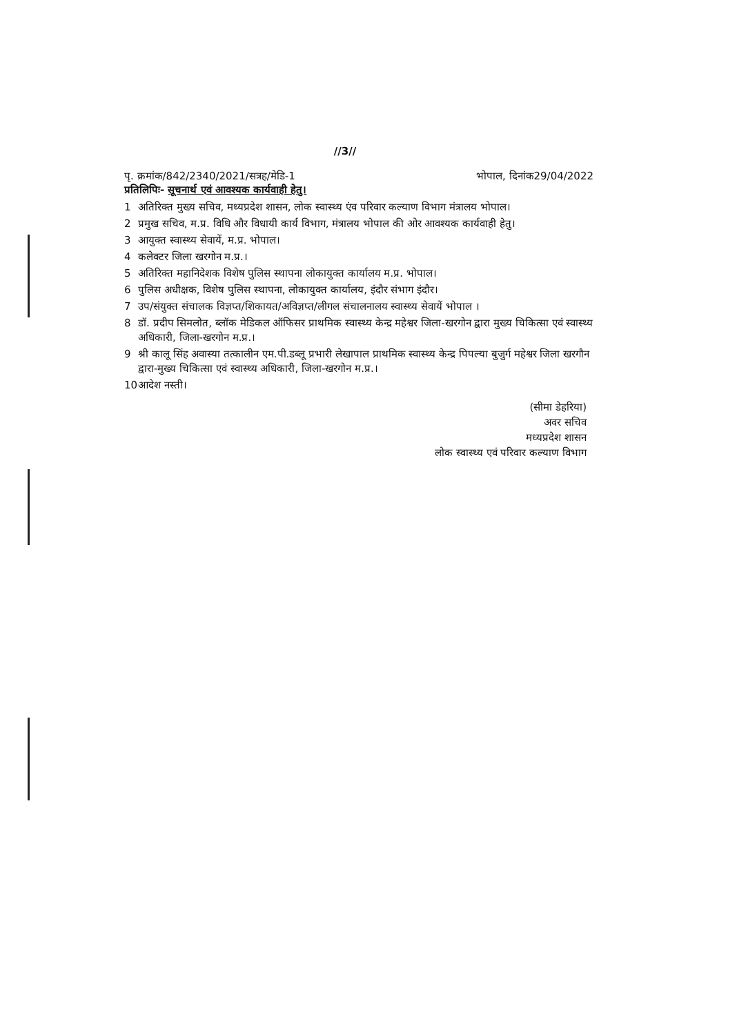//3//
पृ. क्रमांक/842/2340/2021/सत्रह/मेडि-1 भोपाल, दिनांक29/04/2022
प्रतिलिपिः- सूचनार्थ एवं आवश्यक कार्यवाही हेतु।
1 अतिरिक्त मुख्य सचिव, मध्यप्रदेश शासन, लोक स्वास्थ्य एंव परिवार कल्याण विभाग मंत्रालय भोपाल।
2 प्रमुख सचिव, म.प्र. विधि और विधायी कार्य विभाग, मंत्रालय भोपाल की ओर आवश्यक कार्यवाही हेतु।
3 आयुक्त स्वास्थ्य सेवायें, म.प्र. भोपाल।
4 कलेक्टर जिला खरगोन म.प्र.।
5 अतिरिक्त महानिदेशक विशेष पुलिस स्थापना लोकायुक्त कार्यालय म.प्र. भोपाल।
6 पुलिस अधीक्षक, विशेष पुलिस स्थापना, लोकायुक्त कार्यालय, इंदौर संभाग इंदौर।
7 उप/संयुक्त संचालक विज्ञप्त/शिकायत/अविज्ञप्त/लीगल संचालनालय स्वास्थ्य सेवायें भोपाल ।
8 डॉ. प्रदीप सिमलोत, ब्लॉक मेडिकल ऑफिसर प्राथमिक स्वास्थ्य केन्द्र महेश्वर जिला-खरगोन द्वारा मुख्य चिकित्सा एवं स्वास्थ्य अधिकारी, जिला-खरगोन म.प्र.।
9 श्री कालू सिंह अवास्या तत्कालीन एम.पी.डब्लू प्रभारी लेखापाल प्राथमिक स्वास्थ्य केन्द्र पिपल्या बुजुर्ग महेश्वर जिला खरगौन द्वारा-मुख्य चिकित्सा एवं स्वास्थ्य अधिकारी, जिला-खरगोन म.प्र.।
10 आदेश नस्ती।
(सीमा डेहरिया)
अवर सचिव
मध्यप्रदेश शासन
लोक स्वास्थ्य एवं परिवार कल्याण विभाग